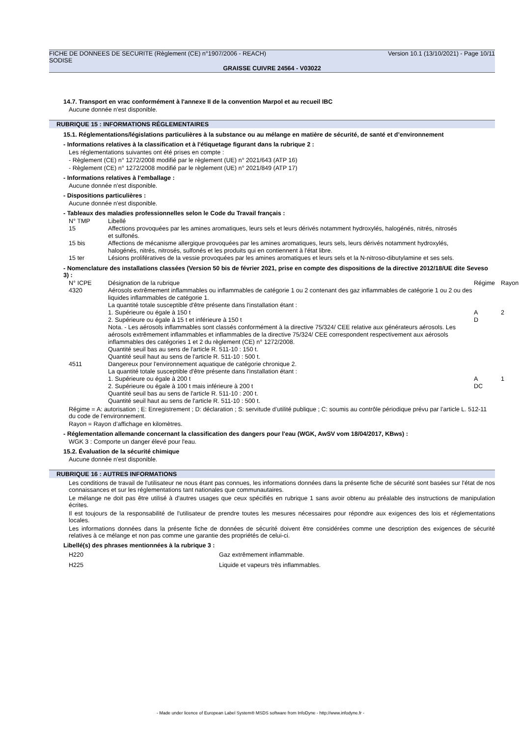FICHE DE DONNEES DE SECURITE (Règlement (CE) n°1907/2006 - REACH) Version 10.1 (13/10/2021) - Page 10/11
SODISE
GRAISSE CUIVRE 24564 - V03022
14.7. Transport en vrac conformément à l'annexe II de la convention Marpol et au recueil IBC
Aucune donnée n'est disponible.
RUBRIQUE 15 : INFORMATIONS RÉGLEMENTAIRES
15.1. Réglementations/législations particulières à la substance ou au mélange en matière de sécurité, de santé et d’environnement
- Informations relatives à la classification et à l'étiquetage figurant dans la rubrique 2 :
Les réglementations suivantes ont été prises en compte :
- Règlement (CE) n° 1272/2008 modifié par le règlement (UE) n° 2021/643 (ATP 16)
- Règlement (CE) n° 1272/2008 modifié par le règlement (UE) n° 2021/849 (ATP 17)
- Informations relatives à l'emballage :
Aucune donnée n'est disponible.
- Dispositions particulières :
Aucune donnée n'est disponible.
- Tableaux des maladies professionnelles selon le Code du Travail français :
| N° TMP | Libellé |
| 15 | Affections provoquées par les amines aromatiques, leurs sels et leurs dérivés notamment hydroxylés, halogénés, nitrés, nitrosés et sulfonés. |
| 15 bis | Affections de mécanisme allergique provoquées par les amines aromatiques, leurs sels, leurs dérivés notamment hydroxylés, halogénés, nitrés, nitrosés, sulfonés et les produits qui en contiennent à l'état libre. |
| 15 ter | Lésions prolifératives de la vessie provoquées par les amines aromatiques et leurs sels et la N-nitroso-dibutylamine et ses sels. |
- Nomenclature des installations classées (Version 50 bis de février 2021, prise en compte des dispositions de la directive 2012/18/UE dite Seveso 3) :
| N° ICPE | Désignation de la rubrique | Régime | Rayon |
| 4320 | Aérosols extrêmement inflammables ou inflammables de catégorie 1 ou 2 contenant des gaz inflammables de catégorie 1 ou 2 ou des liquides inflammables de catégorie 1. La quantité totale susceptible d'être présente dans l'installation étant : 1. Supérieure ou égale à 150 t 2. Supérieure ou égale à 15 t et inférieure à 150 t Nota. - Les aérosols inflammables sont classés conformément à la directive 75/324/ CEE relative aux générateurs aérosols. Les aérosols extrêmement inflammables et inflammables de la directive 75/324/ CEE correspondent respectivement aux aérosols inflammables des catégories 1 et 2 du règlement (CE) n° 1272/2008. Quantité seuil bas au sens de l'article R. 511-10 : 150 t. Quantité seuil haut au sens de l'article R. 511-10 : 500 t. | A D | 2 |
| 4511 | Dangereux pour l'environnement aquatique de catégorie chronique 2. La quantité totale susceptible d'être présente dans l'installation étant : 1. Supérieure ou égale à 200 t 2. Supérieure ou égale à 100 t mais inférieure à 200 t Quantité seuil bas au sens de l'article R. 511-10 : 200 t. Quantité seuil haut au sens de l'article R. 511-10 : 500 t. | A DC | 1 |
Régime = A: autorisation ; E: Enregistrement ; D: déclaration ; S: servitude d’utilité publique ; C: soumis au contrôle périodique prévu par l’article L. 512-11 du code de l’environnement.
Rayon = Rayon d’affichage en kilomètres.
- Réglementation allemande concernant la classification des dangers pour l'eau (WGK, AwSV vom 18/04/2017, KBws) :
WGK 3 : Comporte un danger élevé pour l'eau.
15.2. Évaluation de la sécurité chimique
Aucune donnée n'est disponible.
RUBRIQUE 16 : AUTRES INFORMATIONS
Les conditions de travail de l'utilisateur ne nous étant pas connues, les informations données dans la présente fiche de sécurité sont basées sur l'état de nos connaissances et sur les réglementations tant nationales que communautaires.
Le mélange ne doit pas être utilisé à d'autres usages que ceux spécifiés en rubrique 1 sans avoir obtenu au préalable des instructions de manipulation écrites.
Il est toujours de la responsabilité de l'utilisateur de prendre toutes les mesures nécessaires pour répondre aux exigences des lois et réglementations locales.
Les informations données dans la présente fiche de données de sécurité doivent être considérées comme une description des exigences de sécurité relatives à ce mélange et non pas comme une garantie des propriétés de celui-ci.
Libellé(s) des phrases mentionnées à la rubrique 3 :
| H220 | Gaz extrêmement inflammable. |
| H225 | Liquide et vapeurs très inflammables. |
- Made under licence of European Label System® MSDS software from InfoDyne - http://www.infodyne.fr -